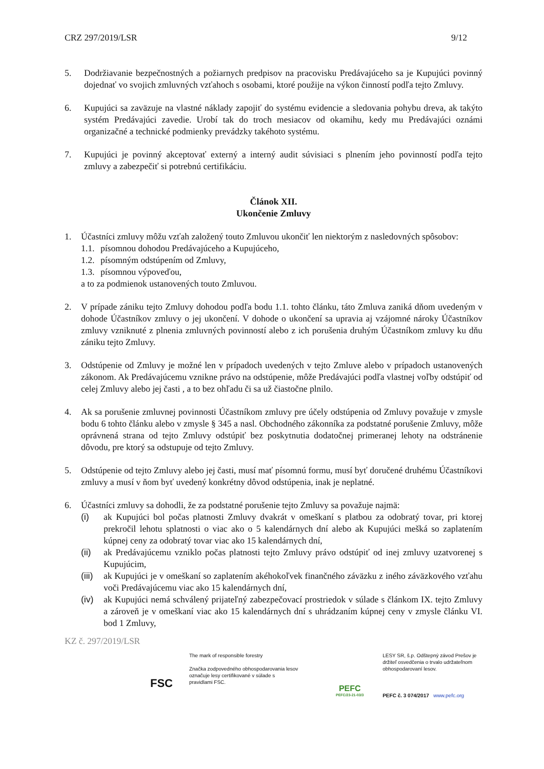CRZ 297/2019/LSR 9/12
5. Dodržiavanie bezpečnostných a požiarnych predpisov na pracovisku Predávajúceho sa je Kupujúci povinný dojednať vo svojich zmluvných vzťahoch s osobami, ktoré použije na výkon činností podľa tejto Zmluvy.
6. Kupujúci sa zaväzuje na vlastné náklady zapojiť do systému evidencie a sledovania pohybu dreva, ak takýto systém Predávajúci zavedie. Urobí tak do troch mesiacov od okamihu, kedy mu Predávajúci oznámi organizačné a technické podmienky prevádzky takéhoto systému.
7. Kupujúci je povinný akceptovať externý a interný audit súvisiaci s plnením jeho povinností podľa tejto zmluvy a zabezpečiť si potrebnú certifikáciu.
Článok XII.
Ukončenie Zmluvy
1. Účastníci zmluvy môžu vzťah založený touto Zmluvou ukončiť len niektorým z nasledovných spôsobov:
1.1. písomnou dohodou Predávajúceho a Kupujúceho,
1.2. písomným odstúpením od Zmluvy,
1.3. písomnou výpoveďou,
a to za podmienok ustanovených touto Zmluvou.
2. V prípade zániku tejto Zmluvy dohodou podľa bodu 1.1. tohto článku, táto Zmluva zaniká dňom uvedeným v dohode Účastníkov zmluvy o jej ukončení. V dohode o ukončení sa upravia aj vzájomné nároky Účastníkov zmluvy vzniknuté z plnenia zmluvných povinností alebo z ich porušenia druhým Účastníkom zmluvy ku dňu zániku tejto Zmluvy.
3. Odstúpenie od Zmluvy je možné len v prípadoch uvedených v tejto Zmluve alebo v prípadoch ustanovených zákonom. Ak Predávajúcemu vznikne právo na odstúpenie, môže Predávajúci podľa vlastnej voľby odstúpiť od celej Zmluvy alebo jej časti , a to bez ohľadu či sa už čiastočne plnilo.
4. Ak sa porušenie zmluvnej povinnosti Účastníkom zmluvy pre účely odstúpenia od Zmluvy považuje v zmysle bodu 6 tohto článku alebo v zmysle § 345 a nasl. Obchodného zákonníka za podstatné porušenie Zmluvy, môže oprávnená strana od tejto Zmluvy odstúpiť bez poskytnutia dodatočnej primeranej lehoty na odstránenie dôvodu, pre ktorý sa odstupuje od tejto Zmluvy.
5. Odstúpenie od tejto Zmluvy alebo jej časti, musí mať písomnú formu, musí byť doručené druhému Účastníkovi zmluvy a musí v ňom byť uvedený konkrétny dôvod odstúpenia, inak je neplatné.
6. Účastníci zmluvy sa dohodli, že za podstatné porušenie tejto Zmluvy sa považuje najmä:
(i) ak Kupujúci bol počas platnosti Zmluvy dvakrát v omeškaní s platbou za odobratý tovar, pri ktorej prekročil lehotu splatnosti o viac ako o 5 kalendárnych dní alebo ak Kupujúci mešká so zaplatením kúpnej ceny za odobratý tovar viac ako 15 kalendárnych dní,
(ii) ak Predávajúcemu vzniklo počas platnosti tejto Zmluvy právo odstúpiť od inej zmluvy uzatvorenej s Kupujúcim,
(iii) ak Kupujúci je v omeškaní so zaplatením akéhokoľvek finančného záväzku z iného záväzkového vzťahu voči Predávajúcemu viac ako 15 kalendárnych dní,
(iv) ak Kupujúci nemá schválený prijateľný zabezpečovací prostriedok v súlade s článkom IX. tejto Zmluvy a zároveň je v omeškaní viac ako 15 kalendárnych dní s uhrádzaním kúpnej ceny v zmysle článku VI. bod 1 Zmluvy,
KZ č. 297/2019/LSR
FSC
The mark of responsible forestry
Značka zodpovedného obhospodarovania lesov označuje lesy certifikované v súlade s pravidlami FSC.
PEFC
PEFC/23-21-03/3
LESY SR, š.p. Odštepný závod Prešov je držiteľ osvedčenia o trvalo udržateľnom obhospodarovaní lesov.
PEFC č. 3 074/2017 www.pefc.org